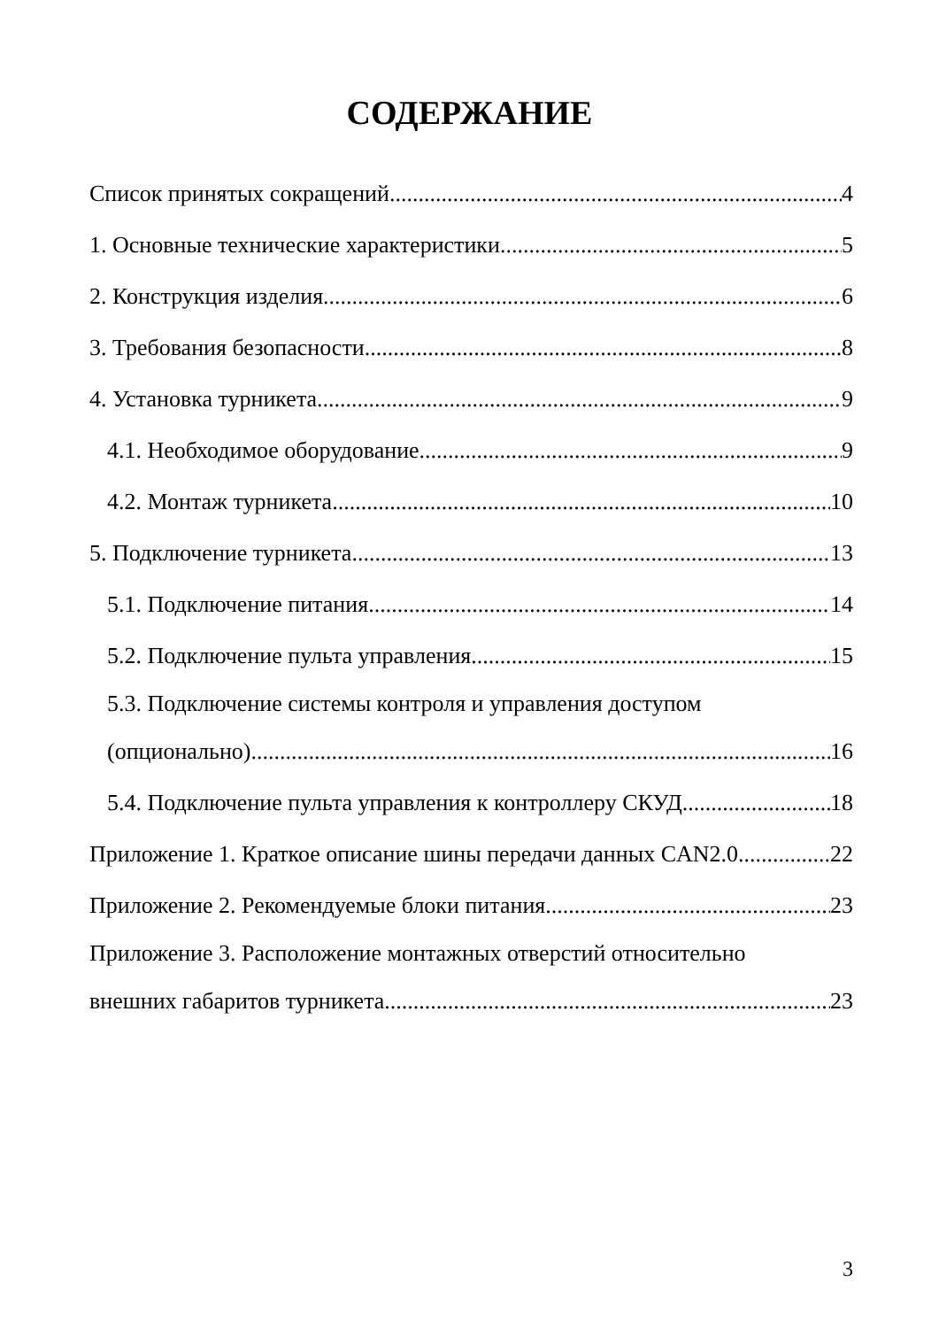СОДЕРЖАНИЕ
Список принятых сокращений 4
1. Основные технические характеристики 5
2. Конструкция изделия 6
3. Требования безопасности 8
4. Установка турникета 9
4.1. Необходимое оборудование 9
4.2. Монтаж турникета 10
5. Подключение турникета 13
5.1. Подключение питания 14
5.2. Подключение пульта управления 15
5.3. Подключение системы контроля и управления доступом
(опционально) 16
5.4. Подключение пульта управления к контроллеру СКУД 18
Приложение 1. Краткое описание шины передачи данных CAN2.0 22
Приложение 2. Рекомендуемые блоки питания 23
Приложение 3. Расположение монтажных отверстий относительно
внешних габаритов турникета 23
3